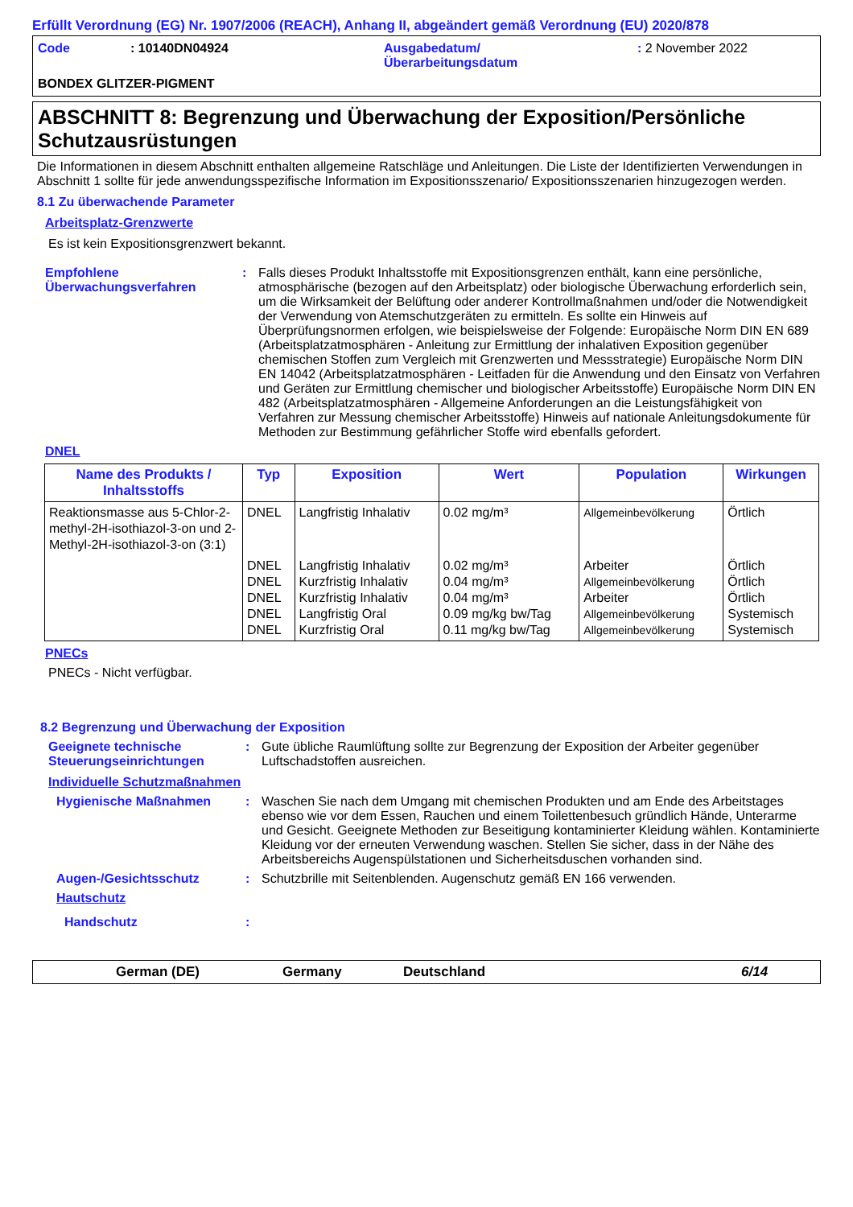Erfüllt Verordnung (EG) Nr. 1907/2006 (REACH), Anhang II, abgeändert gemäß Verordnung (EU) 2020/878
Code : 10140DN04924 Ausgabedatum/
Überarbeitungsdatum
: 2 November 2022
BONDEX GLITZER-PIGMENT
ABSCHNITT 8: Begrenzung und Überwachung der Exposition/Persönliche Schutzausrüstungen
Die Informationen in diesem Abschnitt enthalten allgemeine Ratschläge und Anleitungen. Die Liste der Identifizierten Verwendungen in Abschnitt 1 sollte für jede anwendungsspezifische Information im Expositionsszenario/ Expositionsszenarien hinzugezogen werden.
8.1 Zu überwachende Parameter
Arbeitsplatz-Grenzwerte
Es ist kein Expositionsgrenzwert bekannt.
Empfohlene Überwachungsverfahren
: Falls dieses Produkt Inhaltsstoffe mit Expositionsgrenzen enthält, kann eine persönliche, atmosphärische (bezogen auf den Arbeitsplatz) oder biologische Überwachung erforderlich sein, um die Wirksamkeit der Belüftung oder anderer Kontrollmaßnahmen und/oder die Notwendigkeit der Verwendung von Atemschutzgeräten zu ermitteln. Es sollte ein Hinweis auf Überprüfungsnormen erfolgen, wie beispielsweise der Folgende: Europäische Norm DIN EN 689 (Arbeitsplatzatmosphären - Anleitung zur Ermittlung der inhalativen Exposition gegenüber chemischen Stoffen zum Vergleich mit Grenzwerten und Messstrategie) Europäische Norm DIN EN 14042 (Arbeitsplatzatmosphären - Leitfaden für die Anwendung und den Einsatz von Verfahren und Geräten zur Ermittlung chemischer und biologischer Arbeitsstoffe) Europäische Norm DIN EN 482 (Arbeitsplatzatmosphären - Allgemeine Anforderungen an die Leistungsfähigkeit von Verfahren zur Messung chemischer Arbeitsstoffe) Hinweis auf nationale Anleitungsdokumente für Methoden zur Bestimmung gefährlicher Stoffe wird ebenfalls gefordert.
DNEL
| Name des Produkts / Inhaltsstoffs | Typ | Exposition | Wert | Population | Wirkungen |
| --- | --- | --- | --- | --- | --- |
| Reaktionsmasse aus 5-Chlor-2-methyl-2H-isothiazol-3-on und 2-Methyl-2H-isothiazol-3-on (3:1) | DNEL | Langfristig Inhalativ | 0.02 mg/m³ | Allgemeinbevölkerung | Örtlich |
| | DNEL DNEL DNEL DNEL DNEL | Langfristig Inhalativ Kurzfristig Inhalativ Kurzfristig Inhalativ Langfristig Oral Kurzfristig Oral | 0.02 mg/m³ 0.04 mg/m³ 0.04 mg/m³ 0.09 mg/kg bw/Tag 0.11 mg/kg bw/Tag | Arbeiter Allgemeinbevölkerung Arbeiter Allgemeinbevölkerung Allgemeinbevölkerung | Örtlich Örtlich Örtlich Systemisch Systemisch |
PNECs
PNECs - Nicht verfügbar.
8.2 Begrenzung und Überwachung der Exposition
Geeignete technische Steuerungseinrichtungen
: Gute übliche Raumlüftung sollte zur Begrenzung der Exposition der Arbeiter gegenüber Luftschadstoffen ausreichen.
Individuelle Schutzmaßnahmen
Hygienische Maßnahmen : Waschen Sie nach dem Umgang mit chemischen Produkten und am Ende des Arbeitstages ebenso wie vor dem Essen, Rauchen und einem Toilettenbesuch gründlich Hände, Unterarme und Gesicht. Geeignete Methoden zur Beseitigung kontaminierter Kleidung wählen. Kontaminierte Kleidung vor der erneuten Verwendung waschen. Stellen Sie sicher, dass in der Nähe des Arbeitsbereichs Augenspülstationen und Sicherheitsduschen vorhanden sind.
Augen-/Gesichtsschutz : Schutzbrille mit Seitenblenden. Augenschutz gemäß EN 166 verwenden.
Hautschutz
Handschutz :
German (DE) Germany Deutschland 6/14